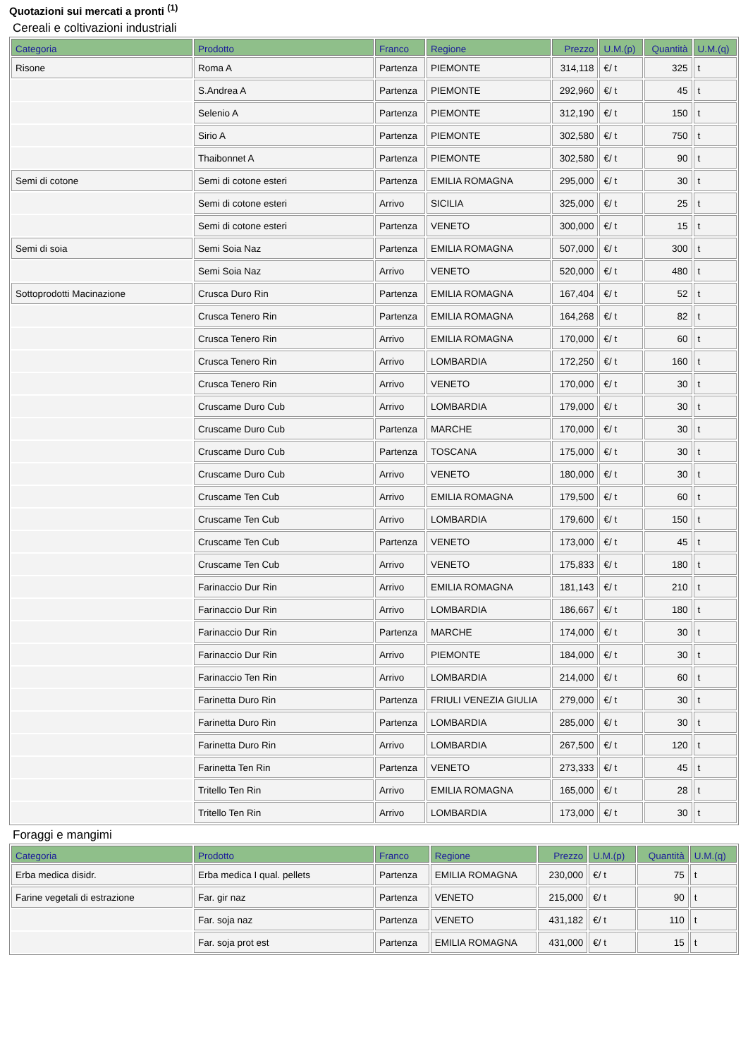Quotazioni sui mercati a pronti <sup>(1)</sup>
Cereali e coltivazioni industriali
| Categoria | Prodotto | Franco | Regione | Prezzo | U.M.(p) | Quantità | U.M.(q) |
| --- | --- | --- | --- | --- | --- | --- | --- |
| Risone | Roma A | Partenza | PIEMONTE | 314,118 | €/ t | 325 | t |
| | S.Andrea A | Partenza | PIEMONTE | 292,960 | €/ t | 45 | t |
| | Selenio A | Partenza | PIEMONTE | 312,190 | €/ t | 150 | t |
| | Sirio A | Partenza | PIEMONTE | 302,580 | €/ t | 750 | t |
| | Thaibonnet A | Partenza | PIEMONTE | 302,580 | €/ t | 90 | t |
| Semi di cotone | Semi di cotone esteri | Partenza | EMILIA ROMAGNA | 295,000 | €/ t | 30 | t |
| | Semi di cotone esteri | Arrivo | SICILIA | 325,000 | €/ t | 25 | t |
| | Semi di cotone esteri | Partenza | VENETO | 300,000 | €/ t | 15 | t |
| Semi di soia | Semi Soia Naz | Partenza | EMILIA ROMAGNA | 507,000 | €/ t | 300 | t |
| | Semi Soia Naz | Arrivo | VENETO | 520,000 | €/ t | 480 | t |
| Sottoprodotti Macinazione | Crusca Duro Rin | Partenza | EMILIA ROMAGNA | 167,404 | €/ t | 52 | t |
| | Crusca Tenero Rin | Partenza | EMILIA ROMAGNA | 164,268 | €/ t | 82 | t |
| | Crusca Tenero Rin | Arrivo | EMILIA ROMAGNA | 170,000 | €/ t | 60 | t |
| | Crusca Tenero Rin | Arrivo | LOMBARDIA | 172,250 | €/ t | 160 | t |
| | Crusca Tenero Rin | Arrivo | VENETO | 170,000 | €/ t | 30 | t |
| | Cruscame Duro Cub | Arrivo | LOMBARDIA | 179,000 | €/ t | 30 | t |
| | Cruscame Duro Cub | Partenza | MARCHE | 170,000 | €/ t | 30 | t |
| | Cruscame Duro Cub | Partenza | TOSCANA | 175,000 | €/ t | 30 | t |
| | Cruscame Duro Cub | Arrivo | VENETO | 180,000 | €/ t | 30 | t |
| | Cruscame Ten Cub | Arrivo | EMILIA ROMAGNA | 179,500 | €/ t | 60 | t |
| | Cruscame Ten Cub | Arrivo | LOMBARDIA | 179,600 | €/ t | 150 | t |
| | Cruscame Ten Cub | Partenza | VENETO | 173,000 | €/ t | 45 | t |
| | Cruscame Ten Cub | Arrivo | VENETO | 175,833 | €/ t | 180 | t |
| | Farinaccio Dur Rin | Arrivo | EMILIA ROMAGNA | 181,143 | €/ t | 210 | t |
| | Farinaccio Dur Rin | Arrivo | LOMBARDIA | 186,667 | €/ t | 180 | t |
| | Farinaccio Dur Rin | Partenza | MARCHE | 174,000 | €/ t | 30 | t |
| | Farinaccio Dur Rin | Arrivo | PIEMONTE | 184,000 | €/ t | 30 | t |
| | Farinaccio Ten Rin | Arrivo | LOMBARDIA | 214,000 | €/ t | 60 | t |
| | Farinetta Duro Rin | Partenza | FRIULI VENEZIA GIULIA | 279,000 | €/ t | 30 | t |
| | Farinetta Duro Rin | Partenza | LOMBARDIA | 285,000 | €/ t | 30 | t |
| | Farinetta Duro Rin | Arrivo | LOMBARDIA | 267,500 | €/ t | 120 | t |
| | Farinetta Ten Rin | Partenza | VENETO | 273,333 | €/ t | 45 | t |
| | Tritello Ten Rin | Arrivo | EMILIA ROMAGNA | 165,000 | €/ t | 28 | t |
| | Tritello Ten Rin | Arrivo | LOMBARDIA | 173,000 | €/ t | 30 | t |
Foraggi e mangimi
| Categoria | Prodotto | Franco | Regione | Prezzo | U.M.(p) | Quantità | U.M.(q) |
| --- | --- | --- | --- | --- | --- | --- | --- |
| Erba medica disidr. | Erba medica I qual. pellets | Partenza | EMILIA ROMAGNA | 230,000 | €/ t | 75 | t |
| Farine vegetali di estrazione | Far. gir naz | Partenza | VENETO | 215,000 | €/ t | 90 | t |
| | Far. soja naz | Partenza | VENETO | 431,182 | €/ t | 110 | t |
| | Far. soja prot est | Partenza | EMILIA ROMAGNA | 431,000 | €/ t | 15 | t |